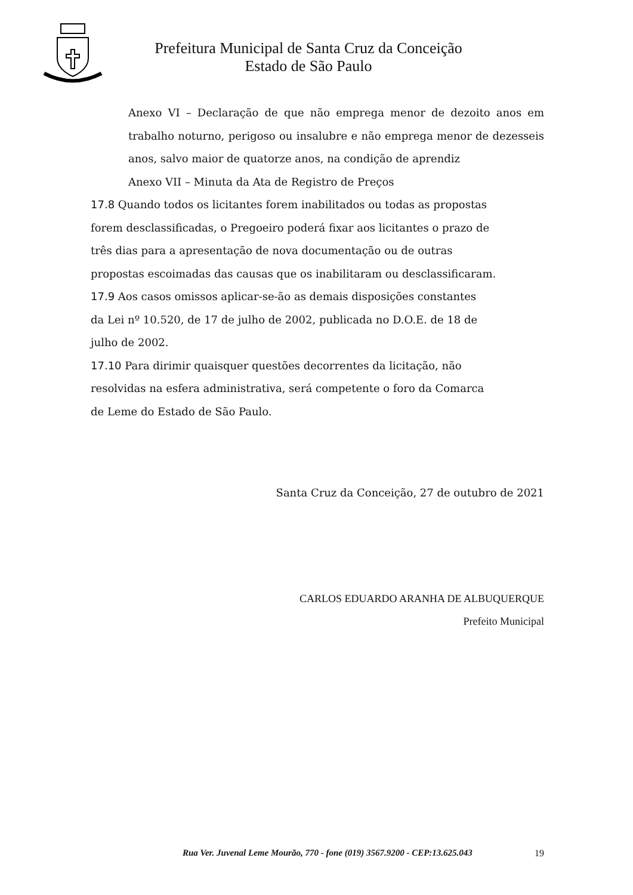Prefeitura Municipal de Santa Cruz da Conceição
Estado de São Paulo
Anexo VI – Declaração de que não emprega menor de dezoito anos em trabalho noturno, perigoso ou insalubre e não emprega menor de dezesseis anos, salvo maior de quatorze anos, na condição de aprendiz
Anexo VII – Minuta da Ata de Registro de Preços
17.8 Quando todos os licitantes forem inabilitados ou todas as propostas
forem desclassificadas, o Pregoeiro poderá fixar aos licitantes o prazo de
três dias para a apresentação de nova documentação ou de outras
propostas escoimadas das causas que os inabilitaram ou desclassificaram.
17.9 Aos casos omissos aplicar-se-ão as demais disposições constantes
da Lei nº 10.520, de 17 de julho de 2002, publicada no D.O.E. de 18 de
julho de 2002.
17.10 Para dirimir quaisquer questões decorrentes da licitação, não
resolvidas na esfera administrativa, será competente o foro da Comarca
de Leme do Estado de São Paulo.
Santa Cruz da Conceição, 27 de outubro de 2021
CARLOS EDUARDO ARANHA DE ALBUQUERQUE
Prefeito Municipal
Rua Ver. Juvenal Leme Mourão, 770 - fone (019) 3567.9200 - CEP:13.625.043
19